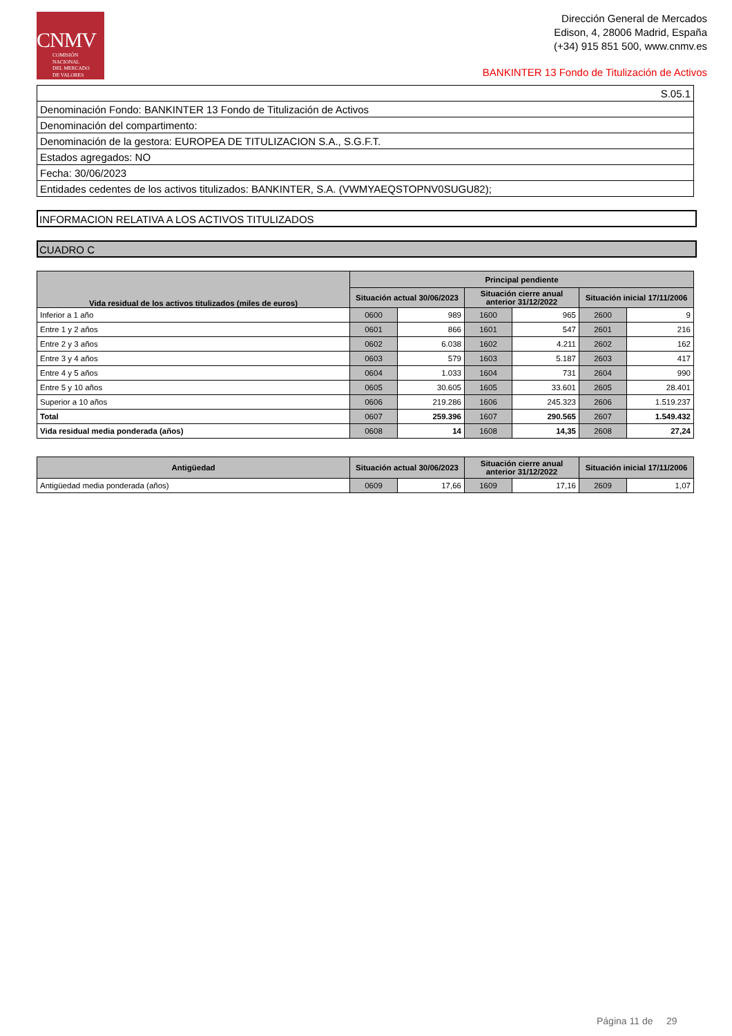CNMV
COMISIÓN
NACIONAL
DEL MERCADO
DE VALORES
Dirección General de Mercados
Edison, 4, 28006 Madrid, España
(+34) 915 851 500, www.cnmv.es
BANKINTER 13 Fondo de Titulización de Activos
| S.05.1 |
| Denominación Fondo: BANKINTER 13 Fondo de Titulización de Activos |
| Denominación del compartimento: |
| Denominación de la gestora: EUROPEA DE TITULIZACION S.A., S.G.F.T. |
| Estados agregados: NO |
| Fecha: 30/06/2023 |
| Entidades cedentes de los activos titulizados: BANKINTER, S.A. (VWMYAEQSTOPNV0SUGU82); |
INFORMACION RELATIVA A LOS ACTIVOS TITULIZADOS
CUADRO C
| Vida residual de los activos titulizados (miles de euros) | Principal pendiente | | | | | |
| --- | --- | --- | --- | --- | --- | --- |
| | Situación actual 30/06/2023 | | Situación cierre anual anterior 31/12/2022 | | Situación inicial 17/11/2006 | |
| Inferior a 1 año | 0600 | 989 | 1600 | 965 | 2600 | 9 |
| Entre 1 y 2 años | 0601 | 866 | 1601 | 547 | 2601 | 216 |
| Entre 2 y 3 años | 0602 | 6.038 | 1602 | 4.211 | 2602 | 162 |
| Entre 3 y 4 años | 0603 | 579 | 1603 | 5.187 | 2603 | 417 |
| Entre 4 y 5 años | 0604 | 1.033 | 1604 | 731 | 2604 | 990 |
| Entre 5 y 10 años | 0605 | 30.605 | 1605 | 33.601 | 2605 | 28.401 |
| Superior a 10 años | 0606 | 219.286 | 1606 | 245.323 | 2606 | 1.519.237 |
| Total | 0607 | 259.396 | 1607 | 290.565 | 2607 | 1.549.432 |
| Vida residual media ponderada (años) | 0608 | 14 | 1608 | 14,35 | 2608 | 27,24 |
| Antigüedad | Situación actual 30/06/2023 | | Situación cierre anual anterior 31/12/2022 | | Situación inicial 17/11/2006 | |
| --- | --- | --- | --- | --- | --- | --- |
| Antigüedad media ponderada (años) | 0609 | 17,66 | 1609 | 17,16 | 2609 | 1,07 |
Página 11 de 29